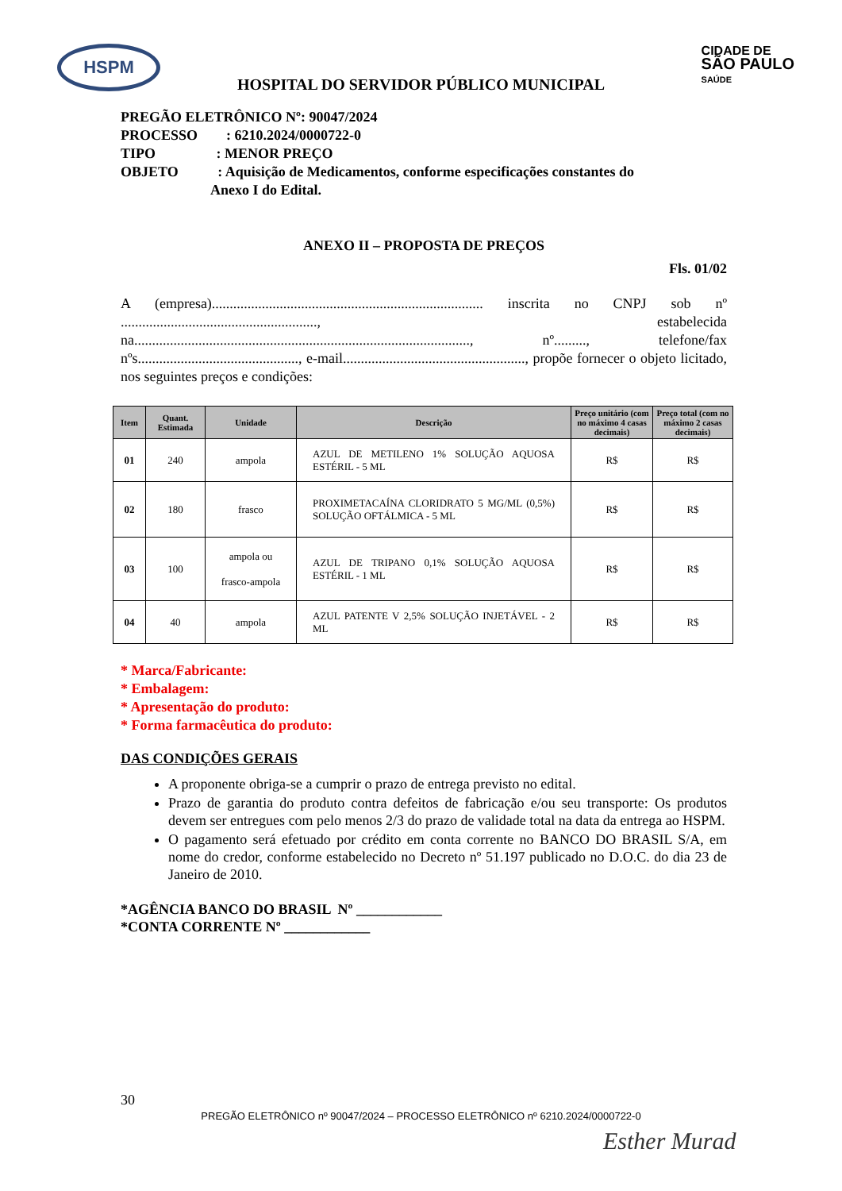HSPM
CIDADE DE
SÃO PAULO
SAÚDE
HOSPITAL DO SERVIDOR PÚBLICO MUNICIPAL
PREGÃO ELETRÔNICO Nº: 90047/2024
PROCESSO : 6210.2024/0000722-0
TIPO : MENOR PREÇO
OBJETO : Aquisição de Medicamentos, conforme especificações constantes do
Anexo I do Edital.
ANEXO II – PROPOSTA DE PREÇOS
Fls. 01/02
A (empresa)............................................................................ inscrita no CNPJ sob nº ......................................................., estabelecida na.............................................................................................., nº........., telefone/fax nºs............................................., e-mail..................................................., propõe fornecer o objeto licitado, nos seguintes preços e condições:
| Item | Quant. Estimada | Unidade | Descrição | Preço unitário (com no máximo 4 casas decimais) | Preço total (com no máximo 2 casas decimais) |
| --- | --- | --- | --- | --- | --- |
| 01 | 240 | ampola | AZUL DE METILENO 1% SOLUÇÃO AQUOSA ESTÉRIL - 5 ML | R$ | R$ |
| 02 | 180 | frasco | PROXIMETACAÍNA CLORIDRATO 5 MG/ML (0,5%) SOLUÇÃO OFTÁLMICA - 5 ML | R$ | R$ |
| 03 | 100 | ampola ou frasco-ampola | AZUL DE TRIPANO 0,1% SOLUÇÃO AQUOSA ESTÉRIL - 1 ML | R$ | R$ |
| 04 | 40 | ampola | AZUL PATENTE V 2,5% SOLUÇÃO INJETÁVEL - 2 ML | R$ | R$ |
* Marca/Fabricante:
* Embalagem:
* Apresentação do produto:
* Forma farmacêutica do produto:
DAS CONDIÇÕES GERAIS
A proponente obriga-se a cumprir o prazo de entrega previsto no edital.
Prazo de garantia do produto contra defeitos de fabricação e/ou seu transporte: Os produtos devem ser entregues com pelo menos 2/3 do prazo de validade total na data da entrega ao HSPM.
O pagamento será efetuado por crédito em conta corrente no BANCO DO BRASIL S/A, em nome do credor, conforme estabelecido no Decreto nº 51.197 publicado no D.O.C. do dia 23 de Janeiro de 2010.
*AGÊNCIA BANCO DO BRASIL Nº ____________
*CONTA CORRENTE Nº ____________
30
PREGÃO ELETRÔNICO nº 90047/2024 – PROCESSO ELETRÔNICO nº 6210.2024/0000722-0
Esther Murad